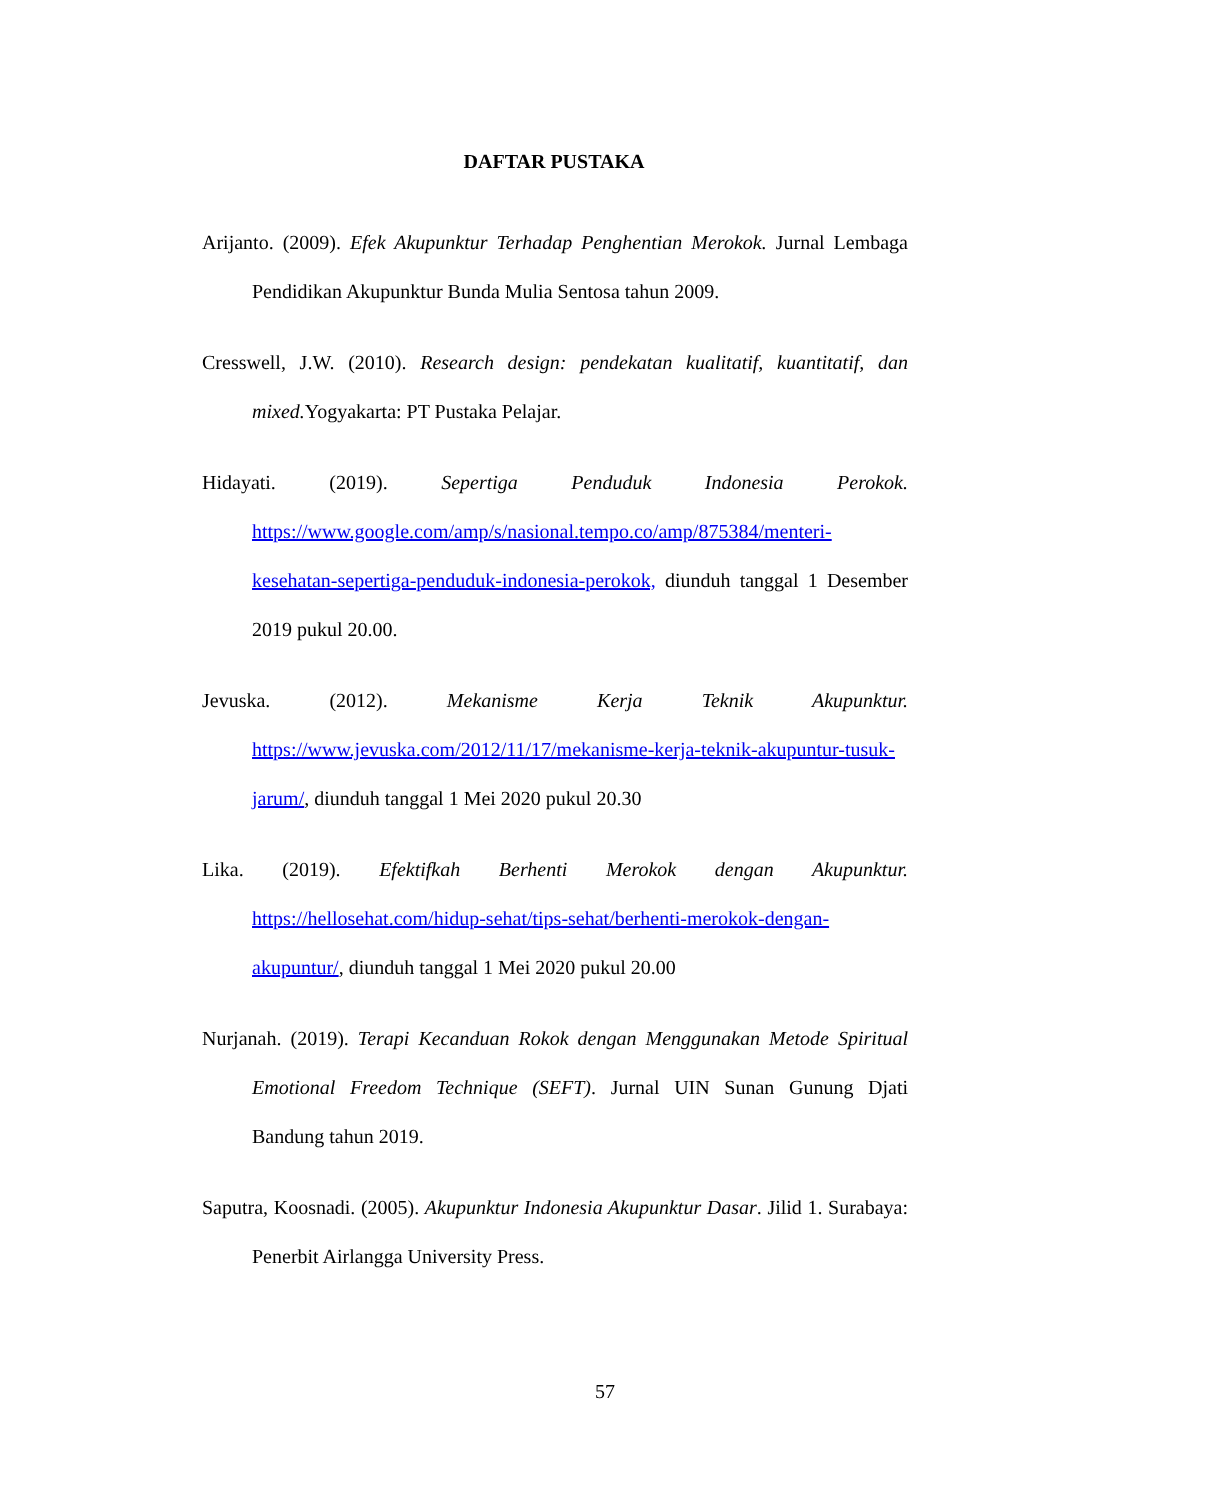DAFTAR PUSTAKA
Arijanto. (2009). Efek Akupunktur Terhadap Penghentian Merokok. Jurnal Lembaga Pendidikan Akupunktur Bunda Mulia Sentosa tahun 2009.
Cresswell, J.W. (2010). Research design: pendekatan kualitatif, kuantitatif, dan mixed. Yogyakarta: PT Pustaka Pelajar.
Hidayati. (2019). Sepertiga Penduduk Indonesia Perokok. https://www.google.com/amp/s/nasional.tempo.co/amp/875384/menteri-kesehatan-sepertiga-penduduk-indonesia-perokok, diunduh tanggal 1 Desember 2019 pukul 20.00.
Jevuska. (2012). Mekanisme Kerja Teknik Akupunktur. https://www.jevuska.com/2012/11/17/mekanisme-kerja-teknik-akupuntur-tusuk-jarum/, diunduh tanggal 1 Mei 2020 pukul 20.30
Lika. (2019). Efektifkah Berhenti Merokok dengan Akupunktur. https://hellosehat.com/hidup-sehat/tips-sehat/berhenti-merokok-dengan-akupuntur/, diunduh tanggal 1 Mei 2020 pukul 20.00
Nurjanah. (2019). Terapi Kecanduan Rokok dengan Menggunakan Metode Spiritual Emotional Freedom Technique (SEFT). Jurnal UIN Sunan Gunung Djati Bandung tahun 2019.
Saputra, Koosnadi. (2005). Akupunktur Indonesia Akupunktur Dasar. Jilid 1. Surabaya: Penerbit Airlangga University Press.
57